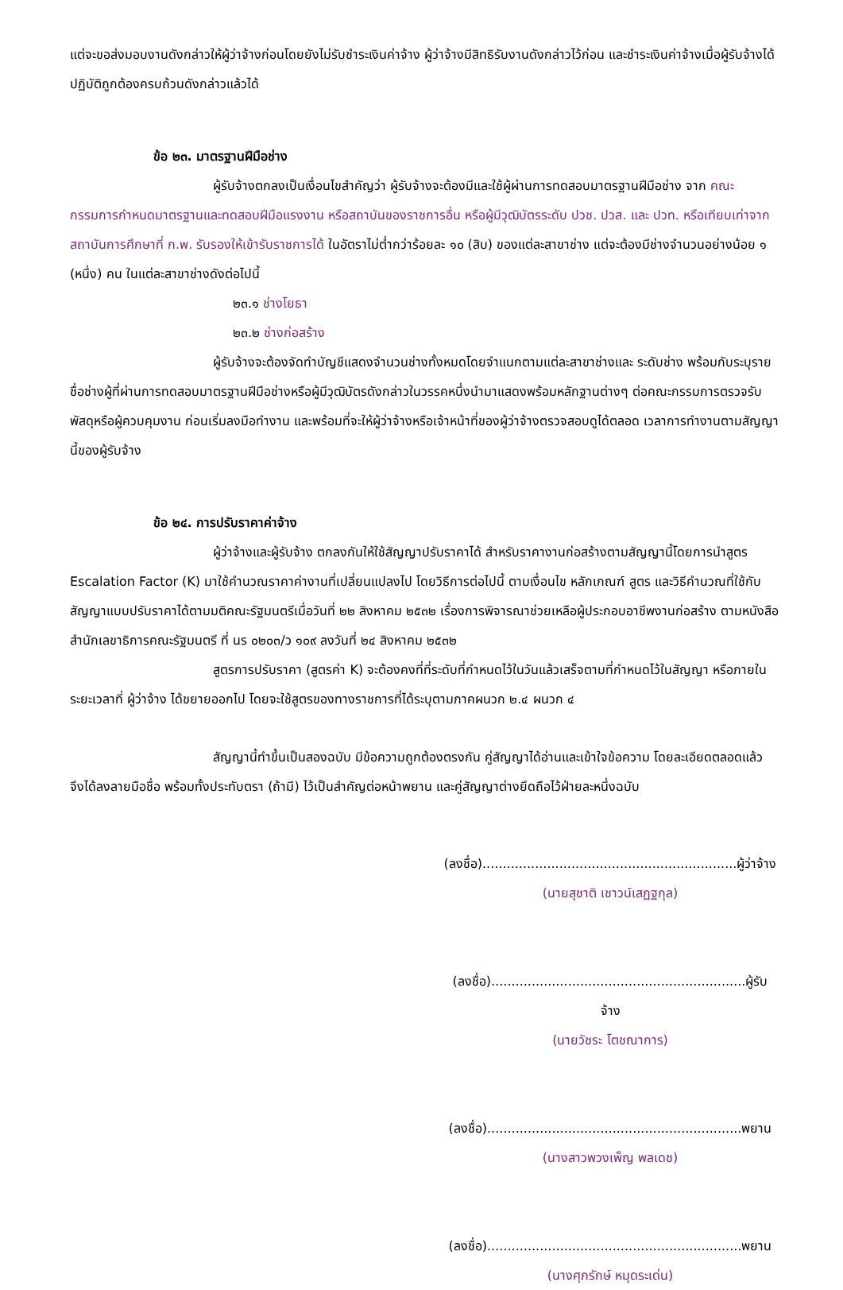แต่จะขอส่งมอบงานดังกล่าวให้ผู้ว่าจ้างก่อนโดยยังไม่รับชำระเงินค่าจ้าง ผู้ว่าจ้างมีสิทธิรับงานดังกล่าวไว้ก่อน และชำระเงินค่าจ้างเมื่อผู้รับจ้างได้ปฏิบัติถูกต้องครบถ้วนดังกล่าวแล้วได้
ข้อ ๒๓. มาตรฐานฝีมือช่าง
ผู้รับจ้างตกลงเป็นเงื่อนไขสำคัญว่า ผู้รับจ้างจะต้องมีและใช้ผู้ผ่านการทดสอบมาตรฐานฝีมือช่าง จาก คณะกรรมการกำหนดมาตรฐานและทดสอบฝีมือแรงงาน หรือสถาบันของราชการอื่น หรือผู้มีวุฒิบัตรระดับ ปวช. ปวส. และ ปวท. หรือเทียบเท่าจากสถาบันการศึกษาที่ ก.พ. รับรองให้เข้ารับราชการได้ ในอัตราไม่ต่ำกว่าร้อยละ ๑๐ (สิบ) ของแต่ละสาขาช่าง แต่จะต้องมีช่างจำนวนอย่างน้อย ๑ (หนึ่ง) คน ในแต่ละสาขาช่างดังต่อไปนี้
๒๓.๑ ช่างโยธา
๒๓.๒ ช่างก่อสร้าง
ผู้รับจ้างจะต้องจัดทำบัญชีแสดงจำนวนช่างทั้งหมดโดยจำแนกตามแต่ละสาขาช่างและ ระดับช่าง พร้อมกับระบุรายชื่อช่างผู้ที่ผ่านการทดสอบมาตรฐานฝีมือช่างหรือผู้มีวุฒิบัตรดังกล่าวในวรรคหนึ่งนำมาแสดงพร้อมหลักฐานต่างๆ ต่อคณะกรรมการตรวจรับพัสดุหรือผู้ควบคุมงาน ก่อนเริ่มลงมือทำงาน และพร้อมที่จะให้ผู้ว่าจ้างหรือเจ้าหน้าที่ของผู้ว่าจ้างตรวจสอบดูได้ตลอด เวลาการทำงานตามสัญญานี้ของผู้รับจ้าง
ข้อ ๒๔. การปรับราคาค่าจ้าง
ผู้ว่าจ้างและผู้รับจ้าง ตกลงกันให้ใช้สัญญาปรับราคาได้ สำหรับราคางานก่อสร้างตามสัญญานี้โดยการนำสูตร Escalation Factor (K) มาใช้คำนวณราคาค่างานที่เปลี่ยนแปลงไป โดยวิธีการต่อไปนี้ ตามเงื่อนไข หลักเกณฑ์ สูตร และวิธีคำนวณที่ใช้กับสัญญาแบบปรับราคาได้ตามมติคณะรัฐมนตรีเมื่อวันที่ ๒๒ สิงหาคม ๒๕๓๒ เรื่องการพิจารณาช่วยเหลือผู้ประกอบอาชีพงานก่อสร้าง ตามหนังสือสำนักเลขาธิการคณะรัฐมนตรี ที่ นร ๐๒๐๓/ว ๑๐๙ ลงวันที่ ๒๔ สิงหาคม ๒๕๓๒
สูตรการปรับราคา (สูตรค่า K) จะต้องคงที่ที่ระดับที่กำหนดไว้ในวันแล้วเสร็จตามที่กำหนดไว้ในสัญญา หรือภายในระยะเวลาที่ ผู้ว่าจ้าง ได้ขยายออกไป โดยจะใช้สูตรของทางราชการที่ได้ระบุตามภาคผนวก ๒.๔ ผนวก ๔
สัญญานี้ทำขึ้นเป็นสองฉบับ มีข้อความถูกต้องตรงกัน คู่สัญญาได้อ่านและเข้าใจข้อความ โดยละเอียดตลอดแล้ว จึงได้ลงลายมือชื่อ พร้อมทั้งประทับตรา (ถ้ามี) ไว้เป็นสำคัญต่อหน้าพยาน และคู่สัญญาต่างยึดถือไว้ฝ่ายละหนึ่งฉบับ
(ลงชื่อ)...............................................................ผู้ว่าจ้าง
(นายสุชาติ เชาวน์เสฏฐกุล)
(ลงชื่อ)...............................................................ผู้รับจ้าง
(นายวัชระ โตชณาการ)
(ลงชื่อ)...............................................................พยาน
(นางสาวพวงเพ็ญ พลเดช)
(ลงชื่อ)...............................................................พยาน
(นางศุภรักษ์ หมุดระเด่น)